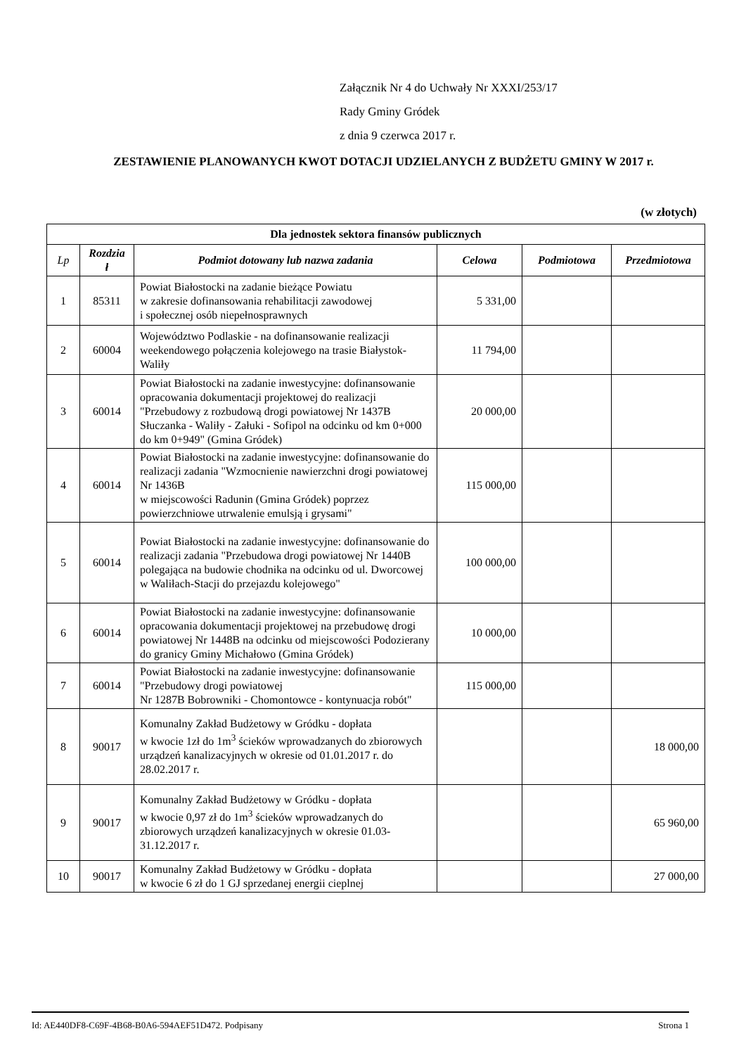Załącznik Nr 4 do Uchwały Nr XXXI/253/17
Rady Gminy Gródek
z dnia 9 czerwca 2017 r.
ZESTAWIENIE PLANOWANYCH KWOT DOTACJI UDZIELANYCH Z BUDŻETU GMINY W 2017 r.
(w złotych)
| Dla jednostek sektora finansów publicznych | | | | | |
| Lp | Rozdzia ł | Podmiot dotowany lub nazwa zadania | Celowa | Podmiotowa | Przedmiotowa |
| 1 | 85311 | Powiat Białostocki na zadanie bieżące Powiatu w zakresie dofinansowania rehabilitacji zawodowej i społecznej osób niepełnosprawnych | 5 331,00 | | |
| 2 | 60004 | Województwo Podlaskie - na dofinansowanie realizacji weekendowego połączenia kolejowego na trasie Białystok-Waliły | 11 794,00 | | |
| 3 | 60014 | Powiat Białostocki na zadanie inwestycyjne: dofinansowanie opracowania dokumentacji projektowej do realizacji "Przebudowy z rozbudową drogi powiatowej Nr 1437B Słuczanka - Waliły - Załuki - Sofipol na odcinku od km 0+000 do km 0+949" (Gmina Gródek) | 20 000,00 | | |
| 4 | 60014 | Powiat Białostocki na zadanie inwestycyjne: dofinansowanie do realizacji zadania "Wzmocnienie nawierzchni drogi powiatowej Nr 1436B w miejscowości Radunin (Gmina Gródek) poprzez powierzchniowe utrwalenie emulsją i grysami" | 115 000,00 | | |
| 5 | 60014 | Powiat Białostocki na zadanie inwestycyjne: dofinansowanie do realizacji zadania "Przebudowa drogi powiatowej Nr 1440B polegająca na budowie chodnika na odcinku od ul. Dworcowej w Waliłach-Stacji do przejazdu kolejowego" | 100 000,00 | | |
| 6 | 60014 | Powiat Białostocki na zadanie inwestycyjne: dofinansowanie opracowania dokumentacji projektowej na przebudowę drogi powiatowej Nr 1448B na odcinku od miejscowości Podozierany do granicy Gminy Michałowo (Gmina Gródek) | 10 000,00 | | |
| 7 | 60014 | Powiat Białostocki na zadanie inwestycyjne: dofinansowanie "Przebudowy drogi powiatowej Nr 1287B Bobrowniki - Chomontowce - kontynuacja robót" | 115 000,00 | | |
| 8 | 90017 | Komunalny Zakład Budżetowy w Gródku - dopłata w kwocie 1zł do 1m<sup>3</sup> ścieków wprowadzanych do zbiorowych urządzeń kanalizacyjnych w okresie od 01.01.2017 r. do 28.02.2017 r. | | | 18 000,00 |
| 9 | 90017 | Komunalny Zakład Budżetowy w Gródku - dopłata w kwocie 0,97 zł do 1m<sup>3</sup> ścieków wprowadzanych do zbiorowych urządzeń kanalizacyjnych w okresie 01.03-31.12.2017 r. | | | 65 960,00 |
| 10 | 90017 | Komunalny Zakład Budżetowy w Gródku - dopłata w kwocie 6 zł do 1 GJ sprzedanej energii cieplnej | | | 27 000,00 |
Id: AE440DF8-C69F-4B68-B0A6-594AEF51D472. Podpisany Strona 1